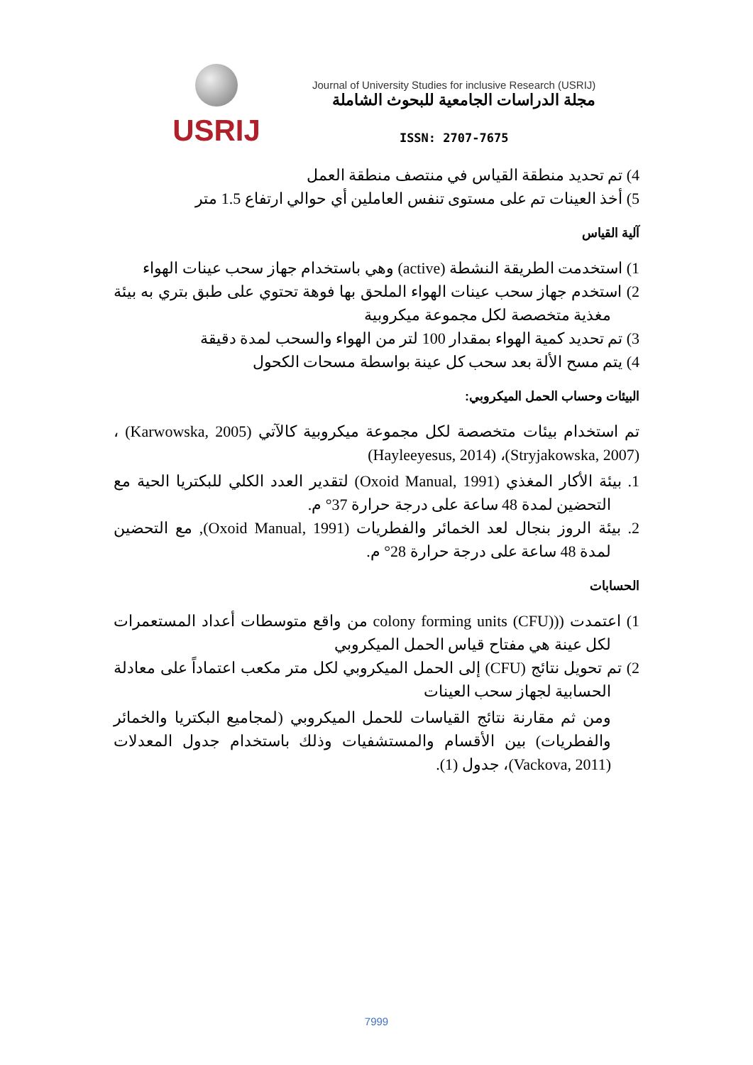USRIJ
Journal of University Studies for inclusive Research (USRIJ)
مجلة الدراسات الجامعية للبحوث الشاملة
ISSN: 2707-7675
4) تم تحديد منطقة القياس في منتصف منطقة العمل
5) أخذ العينات تم على مستوى تنفس العاملين أي حوالي ارتفاع 1.5 متر
آلية القياس
1) استخدمت الطريقة النشطة (active) وهي باستخدام جهاز سحب عينات الهواء
2) استخدم جهاز سحب عينات الهواء الملحق بها فوهة تحتوي على طبق بتري به بيئة مغذية متخصصة لكل مجموعة ميكروبية
3) تم تحديد كمية الهواء بمقدار 100 لتر من الهواء والسحب لمدة دقيقة
4) يتم مسح الألة بعد سحب كل عينة بواسطة مسحات الكحول
البيئات وحساب الحمل الميكروبي:
تم استخدام بيئات متخصصة لكل مجموعة ميكروبية كالآتي (Karwowska, 2005) ، (Stryjakowska, 2007)، (Hayleeyesus, 2014)
1. بيئة الأكار المغذي (Oxoid Manual, 1991) لتقدير العدد الكلي للبكتريا الحية مع التحضين لمدة 48 ساعة على درجة حرارة 37° م.
2. بيئة الروز بنجال لعد الخمائر والفطريات (Oxoid Manual, 1991), مع التحضين لمدة 48 ساعة على درجة حرارة 28° م.
الحسابات
1) اعتمدت ((colony forming units (CFU) من واقع متوسطات أعداد المستعمرات لكل عينة هي مفتاح قياس الحمل الميكروبي
2) تم تحويل نتائج (CFU) إلى الحمل الميكروبي لكل متر مكعب اعتماداً على معادلة الحسابية لجهاز سحب العينات
ومن ثم مقارنة نتائج القياسات للحمل الميكروبي (لمجاميع البكتريا والخمائر والفطريات) بين الأقسام والمستشفيات وذلك باستخدام جدول المعدلات (Vackova, 2011)، جدول (1).
7999